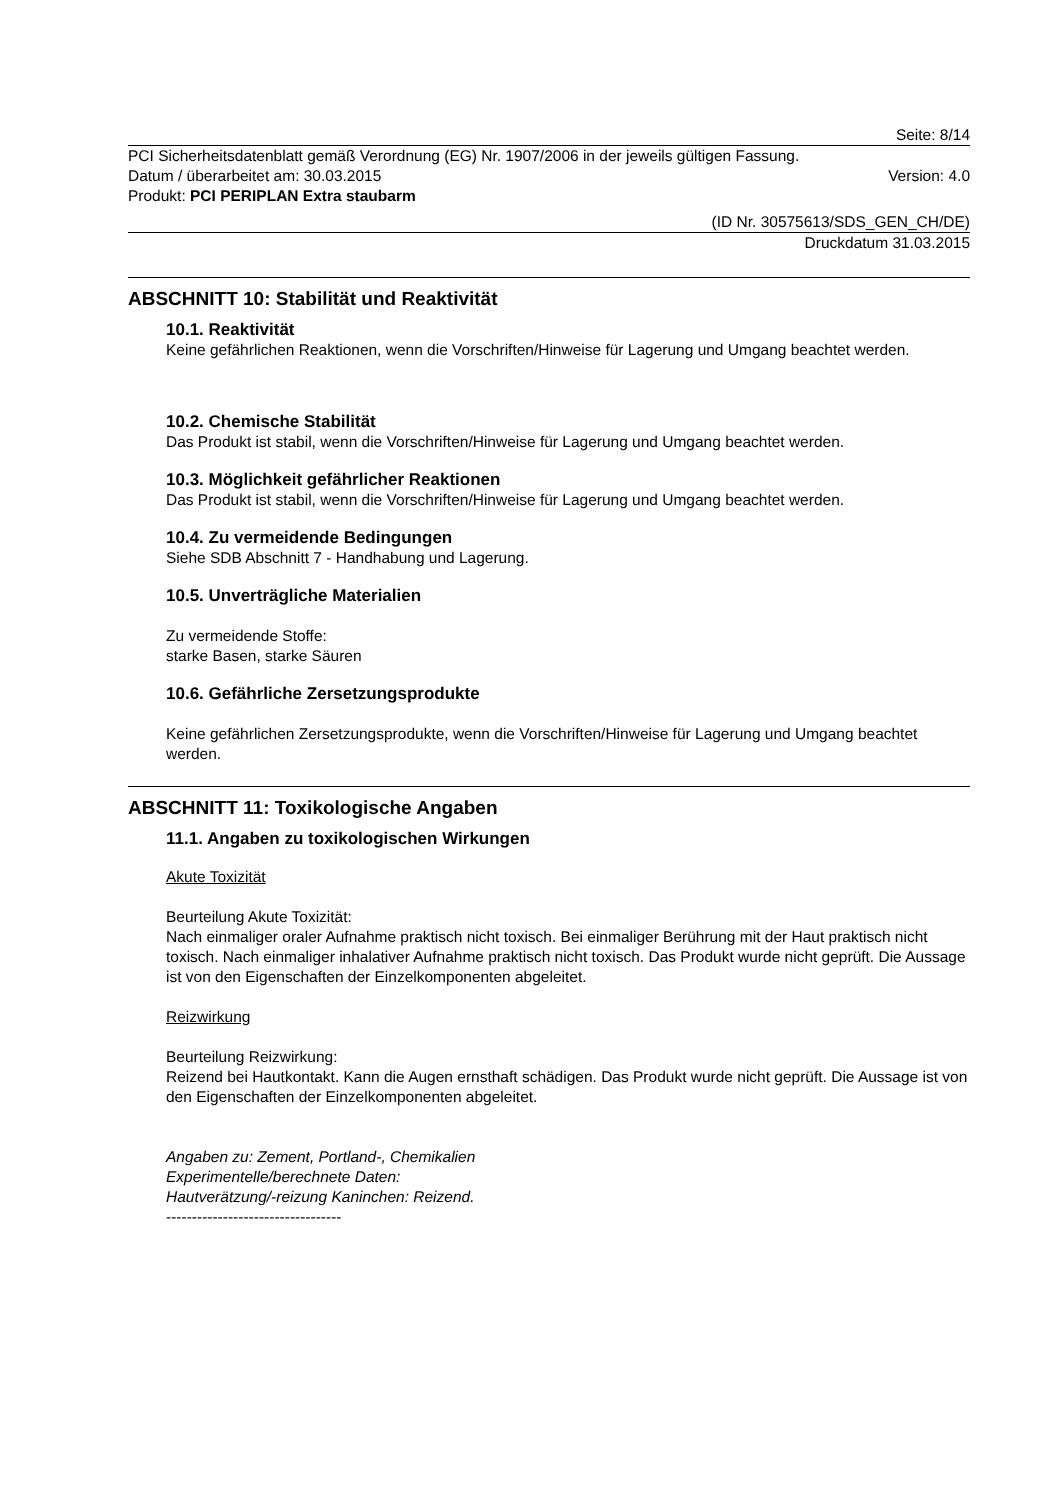Seite: 8/14
PCI Sicherheitsdatenblatt gemäß Verordnung (EG) Nr. 1907/2006 in der jeweils gültigen Fassung.
Datum / überarbeitet am: 30.03.2015 Version: 4.0
Produkt: PCI PERIPLAN Extra staubarm
(ID Nr. 30575613/SDS_GEN_CH/DE)
Druckdatum 31.03.2015
ABSCHNITT 10: Stabilität und Reaktivität
10.1. Reaktivität
Keine gefährlichen Reaktionen, wenn die Vorschriften/Hinweise für Lagerung und Umgang beachtet werden.
10.2. Chemische Stabilität
Das Produkt ist stabil, wenn die Vorschriften/Hinweise für Lagerung und Umgang beachtet werden.
10.3. Möglichkeit gefährlicher Reaktionen
Das Produkt ist stabil, wenn die Vorschriften/Hinweise für Lagerung und Umgang beachtet werden.
10.4. Zu vermeidende Bedingungen
Siehe SDB Abschnitt 7 - Handhabung und Lagerung.
10.5. Unverträgliche Materialien
Zu vermeidende Stoffe:
starke Basen, starke Säuren
10.6. Gefährliche Zersetzungsprodukte
Keine gefährlichen Zersetzungsprodukte, wenn die Vorschriften/Hinweise für Lagerung und Umgang beachtet werden.
ABSCHNITT 11: Toxikologische Angaben
11.1. Angaben zu toxikologischen Wirkungen
Akute Toxizität
Beurteilung Akute Toxizität:
Nach einmaliger oraler Aufnahme praktisch nicht toxisch. Bei einmaliger Berührung mit der Haut praktisch nicht toxisch. Nach einmaliger inhalativer Aufnahme praktisch nicht toxisch. Das Produkt wurde nicht geprüft. Die Aussage ist von den Eigenschaften der Einzelkomponenten abgeleitet.
Reizwirkung
Beurteilung Reizwirkung:
Reizend bei Hautkontakt. Kann die Augen ernsthaft schädigen. Das Produkt wurde nicht geprüft. Die Aussage ist von den Eigenschaften der Einzelkomponenten abgeleitet.
Angaben zu: Zement, Portland-, Chemikalien
Experimentelle/berechnete Daten:
Hautverätzung/-reizung Kaninchen: Reizend.
----------------------------------